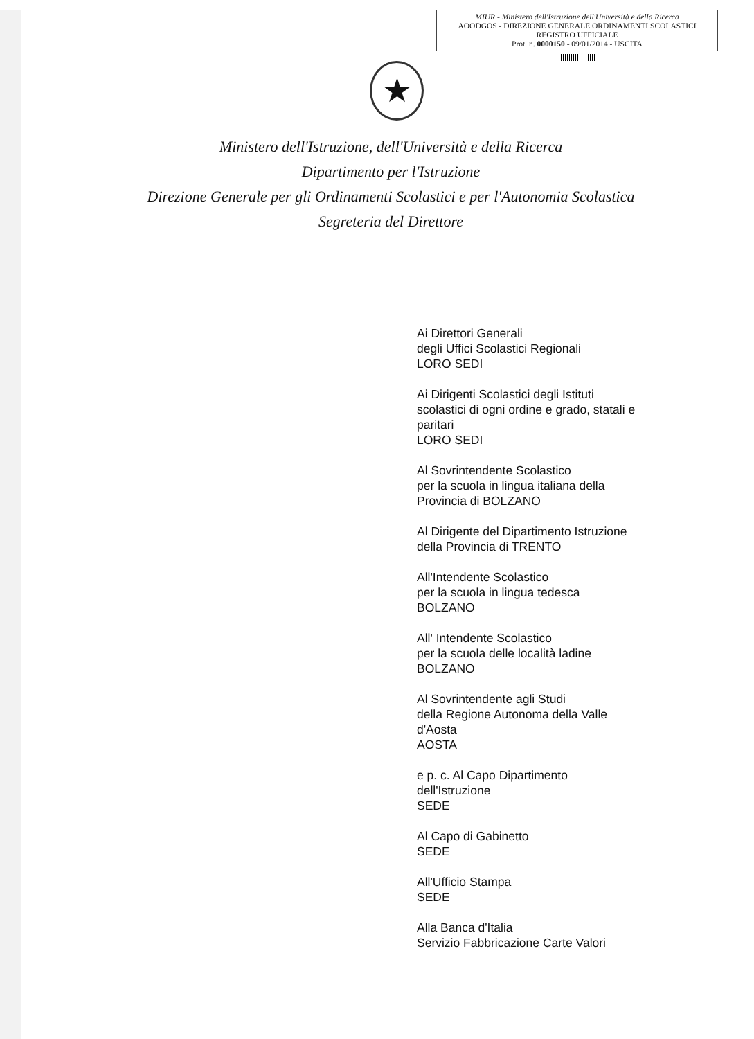MIUR - Ministero dell'Istruzione dell'Università e della Ricerca
AOODGOS - DIREZIONE GENERALE ORDINAMENTI SCOLASTICI
REGISTRO UFFICIALE
Prot. n. 0000150 - 09/01/2014 - USCITA
★
Ministero dell'Istruzione, dell'Università e della Ricerca
Dipartimento per l'Istruzione
Direzione Generale per gli Ordinamenti Scolastici e per l'Autonomia Scolastica
Segreteria del Direttore
Ai Direttori Generali
degli Uffici Scolastici Regionali
LORO SEDI
Ai Dirigenti Scolastici degli Istituti
scolastici di ogni ordine e grado, statali e
paritari
LORO SEDI
Al Sovrintendente Scolastico
per la scuola in lingua italiana della
Provincia di BOLZANO
Al Dirigente del Dipartimento Istruzione
della Provincia di TRENTO
All'Intendente Scolastico
per la scuola in lingua tedesca
BOLZANO
All' Intendente Scolastico
per la scuola delle località ladine
BOLZANO
Al Sovrintendente agli Studi
della Regione Autonoma della Valle
d'Aosta
AOSTA
e p. c. Al Capo Dipartimento
dell'Istruzione
SEDE
Al Capo di Gabinetto
SEDE
All'Ufficio Stampa
SEDE
Alla Banca d'Italia
Servizio Fabbricazione Carte Valori